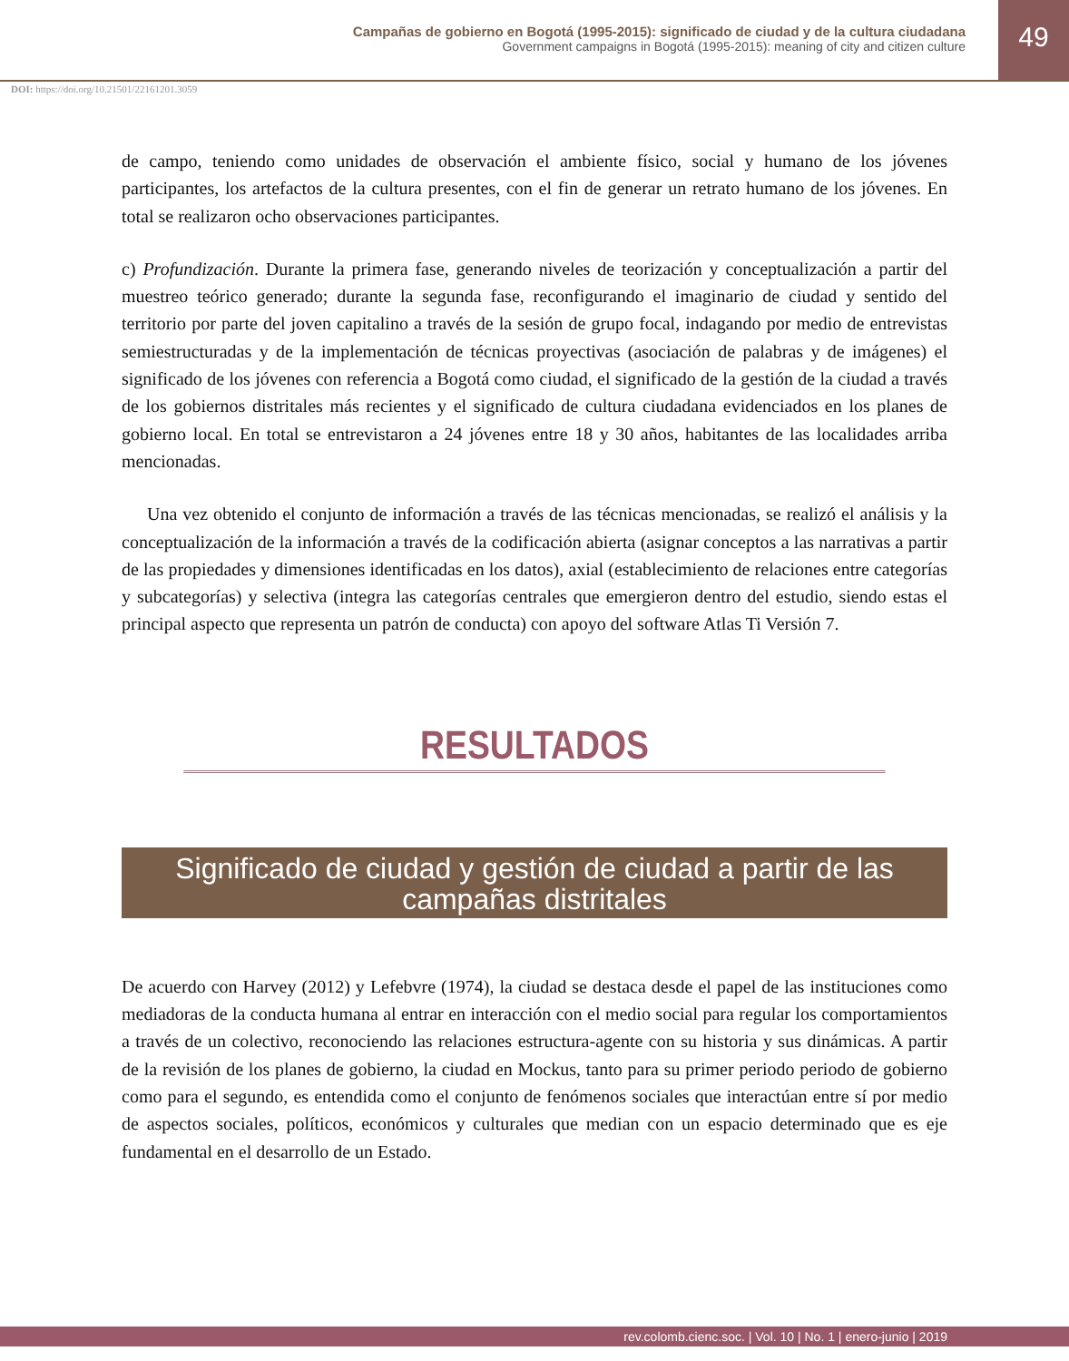Campañas de gobierno en Bogotá (1995-2015): significado de ciudad y de la cultura ciudadana
Government campaigns in Bogotá (1995-2015): meaning of city and citizen culture
49
DOI: https://doi.org/10.21501/22161201.3059
de campo, teniendo como unidades de observación el ambiente físico, social y humano de los jóvenes participantes, los artefactos de la cultura presentes, con el fin de generar un retrato humano de los jóvenes. En total se realizaron ocho observaciones participantes.
c) Profundización. Durante la primera fase, generando niveles de teorización y conceptualización a partir del muestreo teórico generado; durante la segunda fase, reconfigurando el imaginario de ciudad y sentido del territorio por parte del joven capitalino a través de la sesión de grupo focal, indagando por medio de entrevistas semiestructuradas y de la implementación de técnicas proyectivas (asociación de palabras y de imágenes) el significado de los jóvenes con referencia a Bogotá como ciudad, el significado de la gestión de la ciudad a través de los gobiernos distritales más recientes y el significado de cultura ciudadana evidenciados en los planes de gobierno local. En total se entrevistaron a 24 jóvenes entre 18 y 30 años, habitantes de las localidades arriba mencionadas.
Una vez obtenido el conjunto de información a través de las técnicas mencionadas, se realizó el análisis y la conceptualización de la información a través de la codificación abierta (asignar conceptos a las narrativas a partir de las propiedades y dimensiones identificadas en los datos), axial (establecimiento de relaciones entre categorías y subcategorías) y selectiva (integra las categorías centrales que emergieron dentro del estudio, siendo estas el principal aspecto que representa un patrón de conducta) con apoyo del software Atlas Ti Versión 7.
RESULTADOS
Significado de ciudad y gestión de ciudad a partir de las campañas distritales
De acuerdo con Harvey (2012) y Lefebvre (1974), la ciudad se destaca desde el papel de las instituciones como mediadoras de la conducta humana al entrar en interacción con el medio social para regular los comportamientos a través de un colectivo, reconociendo las relaciones estructura-agente con su historia y sus dinámicas. A partir de la revisión de los planes de gobierno, la ciudad en Mockus, tanto para su primer periodo periodo de gobierno como para el segundo, es entendida como el conjunto de fenómenos sociales que interactúan entre sí por medio de aspectos sociales, políticos, económicos y culturales que median con un espacio determinado que es eje fundamental en el desarrollo de un Estado.
rev.colomb.cienc.soc. | Vol. 10 | No. 1 | enero-junio | 2019